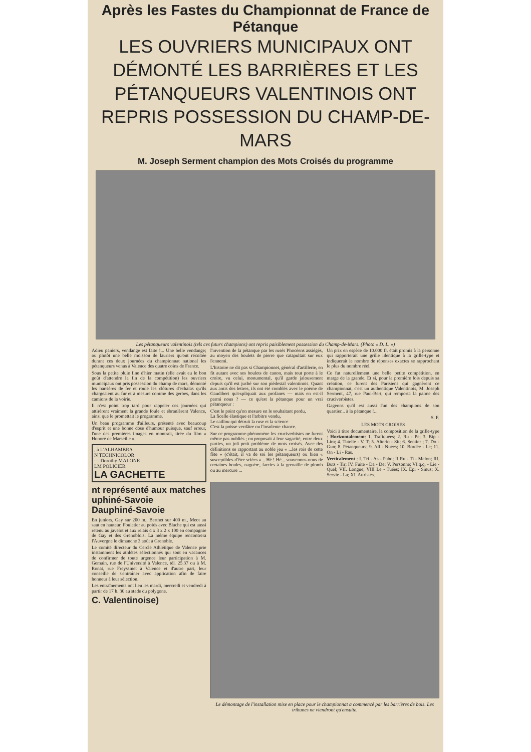Après les Fastes du Championnat de France de Pétanque
LES OUVRIERS MUNICIPAUX ONT DÉMONTÉ LES BARRIÈRES ET LES PÉTANQUEURS VALENTINOIS ONT REPRIS POSSESSION DU CHAMP-DE-MARS
M. Joseph Serment champion des Mots Croisés du programme
Les pétanqueurs valentinois (tels ces futurs champions) ont repris paisiblement possession du Champ-de-Mars. (Photo « D. L. »)
Adieu paniers, vendange est faite !... Une belle vendange; ou plutôt une belle moisson de lauriers qu'ont récoltée durant ces deux journées du championnat national les pétanqueurs venus à Valence des quatre coins de France.
Sous la petite pluie fine d'hier matin (elle avait eu le bon goût d'attendre la fin de la compétition) les ouvriers municipaux ont pris possession du champ de mars, démonté les barrières de fer et roulé les clôtures d'échalas qu'ils chargeaient au fur et à mesure comme des gerbes, dans les camions de la voirie.
Il n'est point trop tard pour rappeler ces journées qui attirèrent vraiment la grande foule et ébranlèrent Valence, ainsi que le promettait le programme.
Un beau programme d'ailleurs, présenté avec beaucoup d'esprit et une bonne dose d'humour puisque, sauf erreur, l'une des premières images en montrait, tirée du film « Honoré de Marseille »,
, à L'ALHAMBRA
N TECHNICOLOR
— Dorothy MALONE
LM POLICIER
LA GACHETTE
nt représenté aux matches
uphiné-Savoie
Dauphiné-Savoie
En juniors, Gay sur 200 m., Berthet sur 400 m., Meot au saut en hauteur, Fouletier au poids avec Blache qui est aussi retenu au javelot et aux relais 4 x 3 x 2 x 100 en compagnie de Gay et des Grenoblois. La même équipe rencontrera l'Auvergne le dimanche 3 août à Grenoble.
Le comité directeur du Cercle Athlétique de Valence prie instamment les athlètes sélectionnés qui sont en vacances de confirmer de toute urgence leur participation à M. Gemain, rue de l'Université à Valence, tél. 25.37 ou à M. Ronat, rue Freyssinet à Valence et d'autre part, leur conseille de s'entraîner avec application afin de faire honneur à leur sélection.
Les entraînements ont lieu les mardi, mercredi et vendredi à partir de 17 h. 30 au stade du polygone.
C. Valentinoise)
l'invention de la pétanque par les rusés Phocéens assiégés, au moyen des boulets de pierre que catapultait sur eux l'ennemi.
L'histoire ne dit pas si Championnet, général d'artillerie, en fit autant avec ses boulets de canon, mais tout porte à le croire, vu celui, monumental, qu'il garde jalousement depuis qu'il est juché sur son piédestal valentinois. Quant aux amis des lettres, ils ont été comblés avec le poème de Gaudibert qu'expliquait aux profanes — mais en est-il parmi nous ? — ce qu'est la pétanque pour un vrai pétanqueur :
C'est le point qu'on mesure en le souhaitant perdu,
La ficelle élastique et l'arbitre vendu,
Le caillou qui détruit la ruse et la science
C'est la poisse verdâtre ou l'insolente chance.
Sur ce programme-phénomène les cruciverbistes ne furent même pas oubliés ; on proposait à leur sagacité, entre deux parties, un joli petit problème de mots croisés. Avec des définitions se rapportant au noble jeu « ...les rois de cette fête » (c'était, il va de soi les pétanqueurs) ou bien « susceptibles d'être sciées » .. Hé ! Hé... souvenons-nous de certaines boules, naguère, farcies à la grenaille de plomb ou au mercure ...
Un prix en espèce de 10.000 fr. était promis à la personne qui rapporterait une grille identique à la grille-type et indiquerait le nombre de réponses exactes se rapprochant le plus du nombre réel.
Ce fut naturellement une belle petite compétition, en marge de la grande. Et si, pour la première fois depuis sa création, ce furent des Parisiens qui gagnèrent ce championnat, c'est un authentique Valentinois, M. Joseph Serment, 47, rue Paul-Bert, qui remporta la palme des cruciverbistes.
Gageons qu'il est aussi l'un des champions de son quartier... à la pétanque !...
S. F.
LES MOTS CROISES
Voici à titre documentaire, la composition de la grille-type : Horizontalement: 1. Trafiquées; 2. Ru - Pe; 3. Bip - Lira; 4. Tutelle - V. T; 5. Alterio - Sit; 6. Sentier ; 7. Do - Gun; 8. Pétanqueurs; 9. All - Nuées; 10. Bordée - Le; 11. On - Li - Ras.
Verticalement : I. Tri - As - Pabo; II Ru - Ti - Melon; III. Buts - Tir; IV. Fuite - Da - De; V. Personne; VI.q.q. - Lie - Quel; VII. Longue; VIII Le - Tuées; IX. Epi - Sinus; X. Servie - La; XI. Attristés.
Le démontage de l'installation mise en place pour le championnat a commencé par les barrières de bois. Les tribunes ne viendront qu'ensuite.